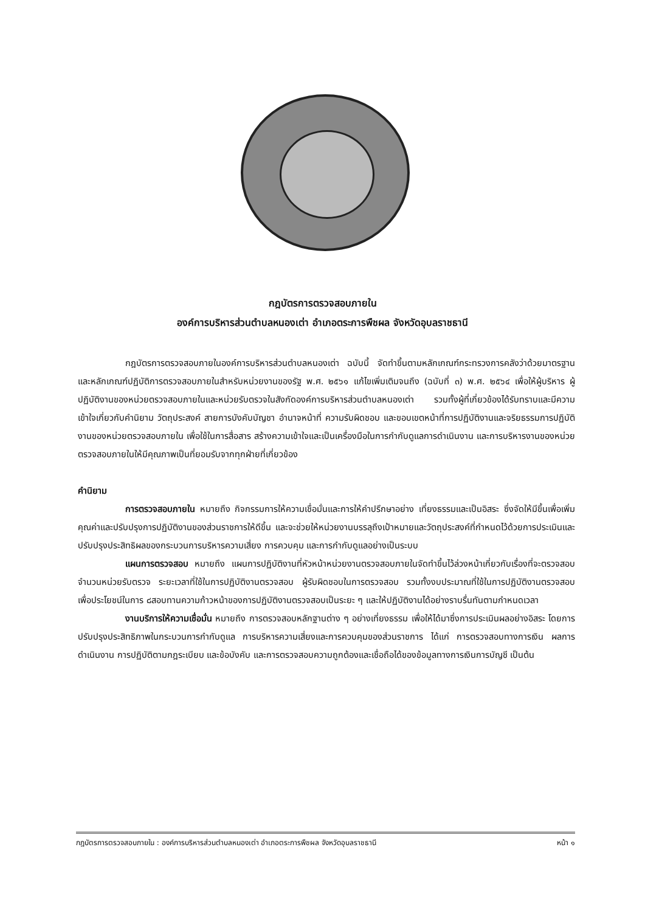กฎบัตรการตรวจสอบภายใน
องค์การบริหารส่วนตำบลหนองเต่า อำเภอตระการพืชผล จังหวัดอุบลราชธานี
กฎบัตรการตรวจสอบภายในองค์การบริหารส่วนตำบลหนองเต่า ฉบับนี้ จัดทำขึ้นตามหลักเกณฑ์กระทรวงการคลังว่าด้วยมาตรฐานและหลักเกณฑ์ปฏิบัติการตรวจสอบภายในสำหรับหน่วยงานของรัฐ พ.ศ. ๒๕๖๑ แก้ไขเพิ่มเติมจนถึง (ฉบับที่ ๓) พ.ศ. ๒๕๖๔ เพื่อให้ผู้บริหาร ผู้ปฏิบัติงานของหน่วยตรวจสอบภายในและหน่วยรับตรวจในสังกัดองค์การบริหารส่วนตำบลหนองเต่า รวมทั้งผู้ที่เกี่ยวข้องได้รับทราบและมีความเข้าใจเกี่ยวกับคำนิยาม วัตถุประสงค์ สายการบังคับบัญชา อำนาจหน้าที่ ความรับผิดชอบ และขอบเขตหน้าที่การปฏิบัติงานและจริยธรรมการปฏิบัติงานของหน่วยตรวจสอบภายใน เพื่อใช้ในการสื่อสาร สร้างความเข้าใจและเป็นเครื่องมือในการกำกับดูแลการดำเนินงาน และการบริหารงานของหน่วยตรวจสอบภายในให้มีคุณภาพเป็นที่ยอมรับจากทุกฝ่ายที่เกี่ยวข้อง
คำนิยาม
การตรวจสอบภายใน หมายถึง กิจกรรมการให้ความเชื่อมั่นและการให้คำปรึกษาอย่าง เที่ยงธรรมและเป็นอิสระ ซึ่งจัดให้มีขึ้นเพื่อเพิ่มคุณค่าและปรับปรุงการปฏิบัติงานของส่วนราชการให้ดีขึ้น และจะช่วยให้หน่วยงานบรรลุถึงเป้าหมายและวัตถุประสงค์ที่กำหนดไว้ด้วยการประเมินและปรับปรุงประสิทธิผลของกระบวนการบริหารความเสี่ยง การควบคุม และการกำกับดูแลอย่างเป็นระบบ
แผนการตรวจสอบ หมายถึง แผนการปฏิบัติงานที่หัวหน้าหน่วยงานตรวจสอบภายในจัดทำขึ้นไว้ล่วงหน้าเกี่ยวกับเรื่องที่จะตรวจสอบ จำนวนหน่วยรับตรวจ ระยะเวลาที่ใช้ในการปฏิบัติงานตรวจสอบ ผู้รับผิดชอบในการตรวจสอบ รวมทั้งงบประมาณที่ใช้ในการปฏิบัติงานตรวจสอบ เพื่อประโยชน์ในการ ๘สอบทานความก้าวหน้าของการปฏิบัติงานตรวจสอบเป็นระยะ ๆ และให้ปฏิบัติงานได้อย่างราบรื่นทันตามกำหนดเวลา
งานบริการให้ความเชื่อมั่น หมายถึง การตรวจสอบหลักฐานต่าง ๆ อย่างเที่ยงธรรม เพื่อให้ได้มาซึ่งการประเมินผลอย่างอิสระ โดยการปรับปรุงประสิทธิภาพในกระบวนการกำกับดูแล การบริหารความเสี่ยงและการควบคุมของส่วนราชการ ได้แก่ การตรวจสอบทางการเงิน ผลการดำเนินงาน การปฏิบัติตามกฎระเบียบ และข้อบังคับ และการตรวจสอบความถูกต้องและเชื่อถือได้ของข้อมูลทางการเงินการบัญชี เป็นต้น
กฎบัตรการตรวจสอบภายใน : องค์การบริหารส่วนตำบลหนองเต่า อำเภอตระการพืชผล จังหวัดอุบลราชธานี หน้า ๑